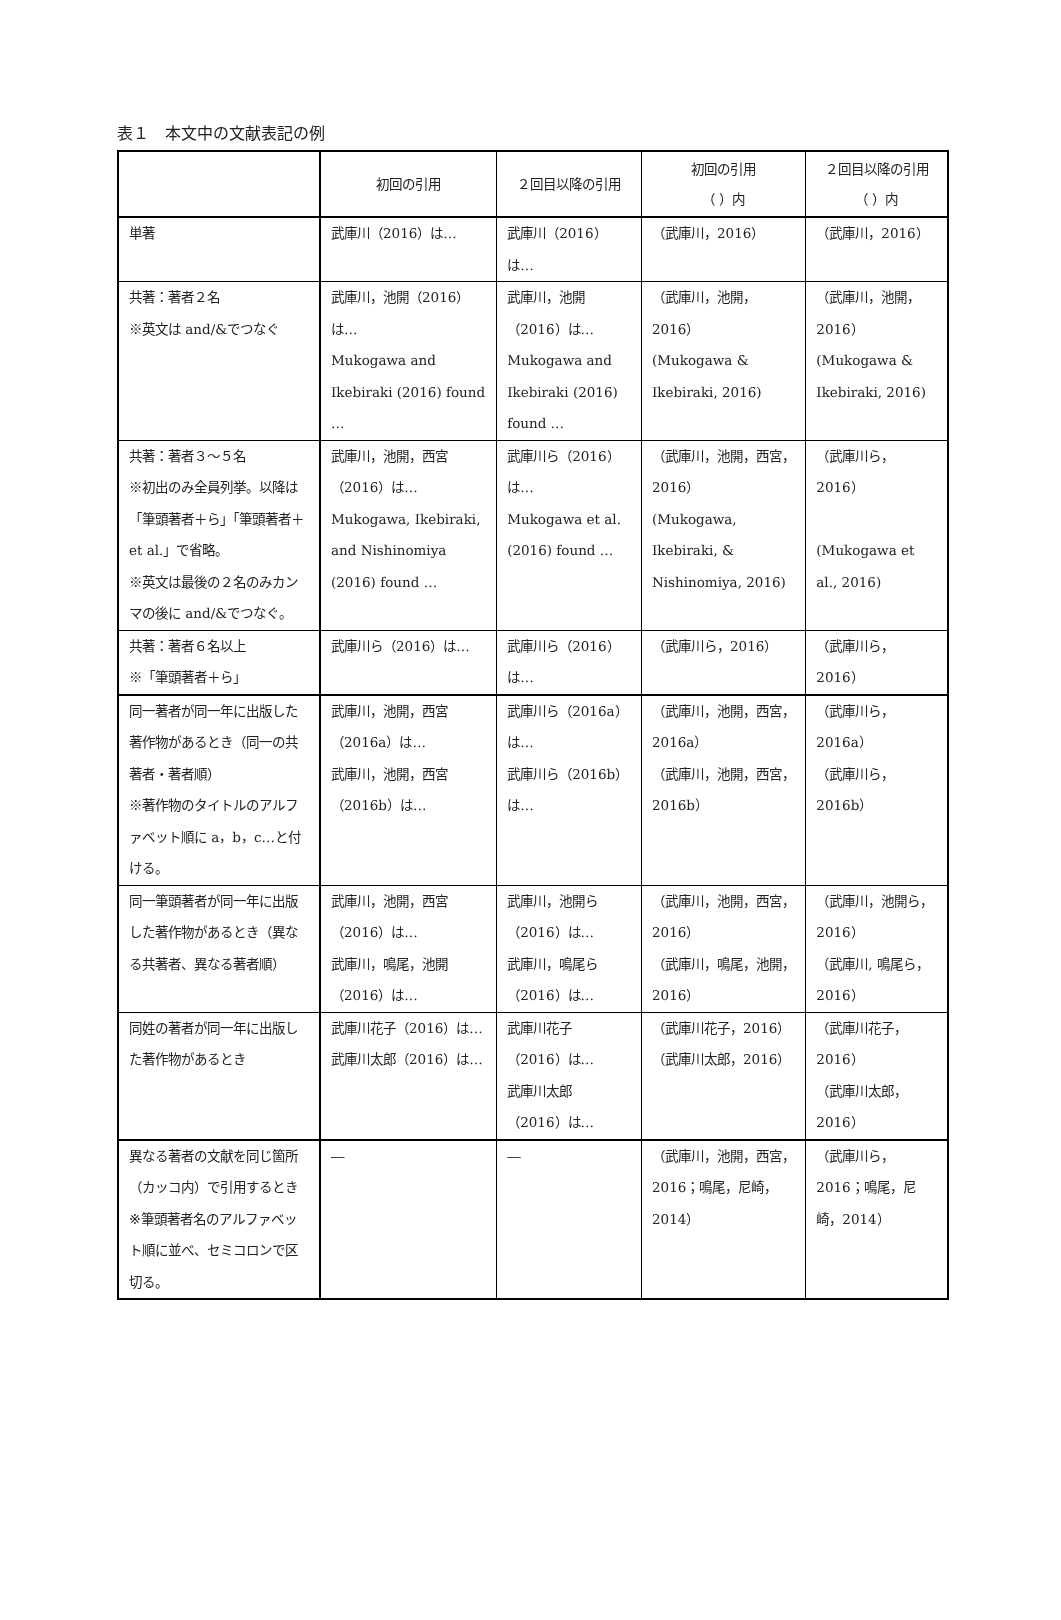表１　本文中の文献表記の例
| | 初回の引用 | ２回目以降の引用 | 初回の引用 （ ）内 | ２回目以降の引用 （ ）内 |
| --- | --- | --- | --- | --- |
| 単著 | 武庫川（2016）は… | 武庫川（2016）は… | （武庫川，2016） | （武庫川，2016） |
| 共著：著者２名 ※英文は and/&でつなぐ | 武庫川，池開（2016）は… Mukogawa and Ikebiraki (2016) found … | 武庫川，池開（2016）は… Mukogawa and Ikebiraki (2016) found … | （武庫川，池開，2016） (Mukogawa & Ikebiraki, 2016) | （武庫川，池開，2016） (Mukogawa & Ikebiraki, 2016) |
| 共著：著者３～５名 ※初出のみ全員列挙。以降は「筆頭著者＋ら」「筆頭著者＋et al.」で省略。 ※英文は最後の２名のみカンマの後に and/&でつなぐ。 | 武庫川，池開，西宮（2016）は… Mukogawa, Ikebiraki, and Nishinomiya (2016) found … | 武庫川ら（2016）は… Mukogawa et al. (2016) found … | （武庫川，池開，西宮，2016） (Mukogawa, Ikebiraki, & Nishinomiya, 2016) | （武庫川ら，2016） (Mukogawa et al., 2016) |
| 共著：著者６名以上 ※「筆頭著者＋ら」 | 武庫川ら（2016）は… | 武庫川ら（2016）は… | （武庫川ら，2016） | （武庫川ら，2016） |
| 同一著者が同一年に出版した著作物があるとき（同一の共著者・著者順） ※著作物のタイトルのアルファベット順に a，b，c…と付ける。 | 武庫川，池開，西宮（2016a）は… 武庫川，池開，西宮（2016b）は… | 武庫川ら（2016a）は… 武庫川ら（2016b）は… | （武庫川，池開，西宮，2016a） （武庫川，池開，西宮，2016b） | （武庫川ら，2016a） （武庫川ら，2016b） |
| 同一筆頭著者が同一年に出版した著作物があるとき（異なる共著者、異なる著者順） | 武庫川，池開，西宮（2016）は… 武庫川，鳴尾，池開（2016）は… | 武庫川，池開ら（2016）は… 武庫川，鳴尾ら（2016）は… | （武庫川，池開，西宮，2016） （武庫川，鳴尾，池開，2016） | （武庫川，池開ら，2016） （武庫川, 鳴尾ら，2016） |
| 同姓の著者が同一年に出版した著作物があるとき | 武庫川花子（2016）は… 武庫川太郎（2016）は… | 武庫川花子（2016）は… 武庫川太郎（2016）は… | （武庫川花子，2016） （武庫川太郎，2016） | （武庫川花子，2016） （武庫川太郎，2016） |
| 異なる著者の文献を同じ箇所（カッコ内）で引用するとき ※筆頭著者名のアルファベット順に並べ、セミコロンで区切る。 | ― | ― | （武庫川，池開，西宮，2016；鳴尾，尼崎，2014） | （武庫川ら，2016；鳴尾，尼崎，2014） |